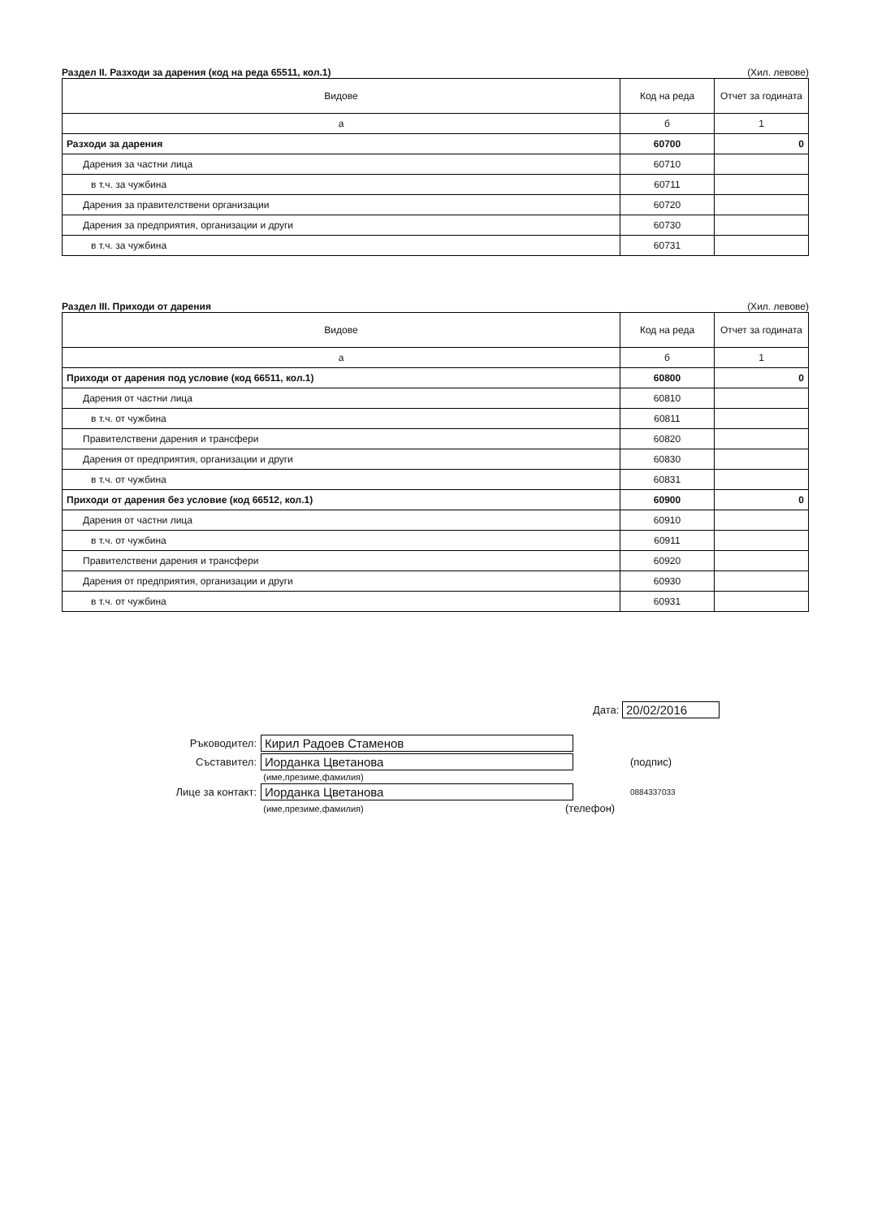Раздел II. Разходи за дарения (код на реда 65511, кол.1) (Хил. левове)
| Видове | Код на реда | Отчет за годината |
| --- | --- | --- |
| а | б | 1 |
| Разходи за дарения | 60700 | 0 |
| Дарения за частни лица | 60710 | |
| в т.ч. за чужбина | 60711 | |
| Дарения за правителствени организации | 60720 | |
| Дарения за предприятия, организации и други | 60730 | |
| в т.ч. за чужбина | 60731 | |
Раздел III. Приходи от дарения (Хил. левове)
| Видове | Код на реда | Отчет за годината |
| --- | --- | --- |
| а | б | 1 |
| Приходи от дарения под условие (код 66511, кол.1) | 60800 | 0 |
| Дарения от частни лица | 60810 | |
| в т.ч. от чужбина | 60811 | |
| Правителствени дарения и трансфери | 60820 | |
| Дарения от предприятия, организации и други | 60830 | |
| в т.ч. от чужбина | 60831 | |
| Приходи от дарения без условие (код 66512, кол.1) | 60900 | 0 |
| Дарения от частни лица | 60910 | |
| в т.ч. от чужбина | 60911 | |
| Правителствени дарения и трансфери | 60920 | |
| Дарения от предприятия, организации и други | 60930 | |
| в т.ч. от чужбина | 60931 | |
Дата: 20/02/2016
Ръководител: Кирил Радоев Стаменов
Съставител: Иорданка Цветанова (подпис)
(име,презиме,фамилия)
Лице за контакт: Иорданка Цветанова 0884337033
(име,презиме,фамилия) (телефон)